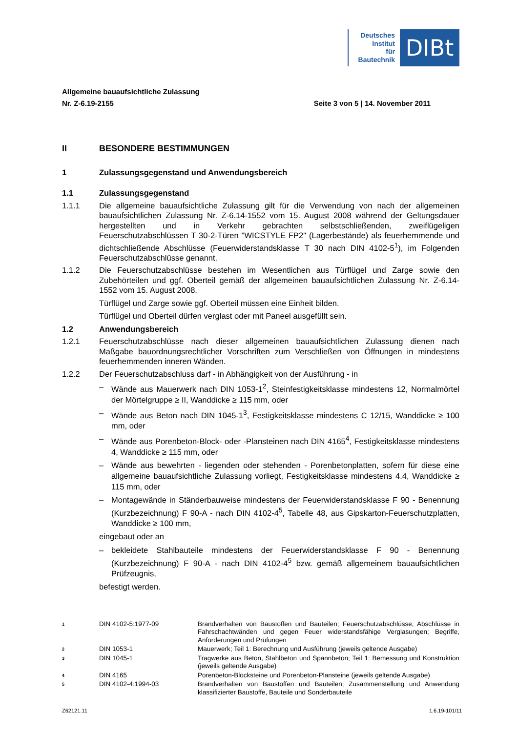Deutsches
Institut
für
Bautechnik
DIBt
Allgemeine bauaufsichtliche Zulassung
Nr. Z-6.19-2155 Seite 3 von 5 | 14. November 2011
II BESONDERE BESTIMMUNGEN
1 Zulassungsgegenstand und Anwendungsbereich
1.1 Zulassungsgegenstand
1.1.1 Die allgemeine bauaufsichtliche Zulassung gilt für die Verwendung von nach der allgemeinen bauaufsichtlichen Zulassung Nr. Z-6.14-1552 vom 15. August 2008 während der Geltungsdauer hergestellten und in Verkehr gebrachten selbstschließenden, zweiflügeligen Feuerschutzabschlüssen T 30-2-Türen "WICSTYLE FP2" (Lagerbestände) als feuerhemmende und dichtschließende Abschlüsse (Feuerwiderstandsklasse T 30 nach DIN 4102-5<sup>1</sup>), im Folgenden Feuerschutzabschlüsse genannt.
1.1.2 Die Feuerschutzabschlüsse bestehen im Wesentlichen aus Türflügel und Zarge sowie den Zubehörteilen und ggf. Oberteil gemäß der allgemeinen bauaufsichtlichen Zulassung Nr. Z-6.14-1552 vom 15. August 2008.
Türflügel und Zarge sowie ggf. Oberteil müssen eine Einheit bilden.
Türflügel und Oberteil dürfen verglast oder mit Paneel ausgefüllt sein.
1.2 Anwendungsbereich
1.2.1 Feuerschutzabschlüsse nach dieser allgemeinen bauaufsichtlichen Zulassung dienen nach Maßgabe bauordnungsrechtlicher Vorschriften zum Verschließen von Öffnungen in mindestens feuerhemmenden inneren Wänden.
1.2.2 Der Feuerschutzabschluss darf - in Abhängigkeit von der Ausführung - in
– Wände aus Mauerwerk nach DIN 1053-1<sup>2</sup>, Steinfestigkeitsklasse mindestens 12, Normalmörtel der Mörtelgruppe ≥ II, Wanddicke ≥ 115 mm, oder
– Wände aus Beton nach DIN 1045-1<sup>3</sup>, Festigkeitsklasse mindestens C 12/15, Wanddicke ≥ 100 mm, oder
– Wände aus Porenbeton-Block- oder -Plansteinen nach DIN 4165<sup>4</sup>, Festigkeitsklasse mindestens 4, Wanddicke ≥ 115 mm, oder
– Wände aus bewehrten - liegenden oder stehenden - Porenbetonplatten, sofern für diese eine allgemeine bauaufsichtliche Zulassung vorliegt, Festigkeitsklasse mindestens 4.4, Wanddicke ≥ 115 mm, oder
– Montagewände in Ständerbauweise mindestens der Feuerwiderstandsklasse F 90 - Benennung (Kurzbezeichnung) F 90-A - nach DIN 4102-4<sup>5</sup>, Tabelle 48, aus Gipskarton-Feuerschutzplatten, Wanddicke ≥ 100 mm,
eingebaut oder an
– bekleidete Stahlbauteile mindestens der Feuerwiderstandsklasse F 90 - Benennung (Kurzbezeichnung) F 90-A - nach DIN 4102-4<sup>5</sup> bzw. gemäß allgemeinem bauaufsichtlichen Prüfzeugnis,
befestigt werden.
1
DIN 4102-5:1977-09 Brandverhalten von Baustoffen und Bauteilen; Feuerschutzabschlüsse, Abschlüsse in Fahrschachtwänden und gegen Feuer widerstandsfähige Verglasungen; Begriffe, Anforderungen und Prüfungen
2
DIN 1053-1 Mauerwerk; Teil 1: Berechnung und Ausführung (jeweils geltende Ausgabe)
3
DIN 1045-1 Tragwerke aus Beton, Stahlbeton und Spannbeton; Teil 1: Bemessung und Konstruktion (jeweils geltende Ausgabe)
4
DIN 4165 Porenbeton-Blocksteine und Porenbeton-Plansteine (jeweils geltende Ausgabe)
5
DIN 4102-4:1994-03 Brandverhalten von Baustoffen und Bauteilen; Zusammenstellung und Anwendung klassifizierter Baustoffe, Bauteile und Sonderbauteile
Z62121.11 1.6.19-101/11